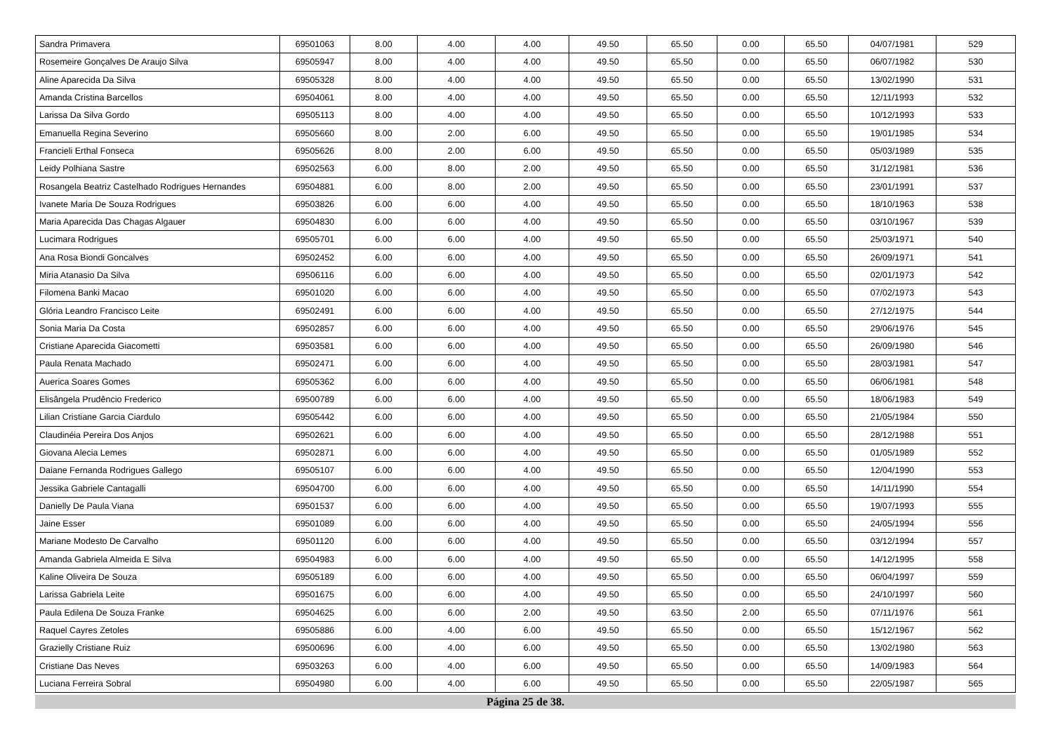| Sandra Primavera | 69501063 | 8.00 | 4.00 | 4.00 | 49.50 | 65.50 | 0.00 | 65.50 | 04/07/1981 | 529 |
| Rosemeire Gonçalves De Araujo Silva | 69505947 | 8.00 | 4.00 | 4.00 | 49.50 | 65.50 | 0.00 | 65.50 | 06/07/1982 | 530 |
| Aline Aparecida Da Silva | 69505328 | 8.00 | 4.00 | 4.00 | 49.50 | 65.50 | 0.00 | 65.50 | 13/02/1990 | 531 |
| Amanda Cristina Barcellos | 69504061 | 8.00 | 4.00 | 4.00 | 49.50 | 65.50 | 0.00 | 65.50 | 12/11/1993 | 532 |
| Larissa Da Silva Gordo | 69505113 | 8.00 | 4.00 | 4.00 | 49.50 | 65.50 | 0.00 | 65.50 | 10/12/1993 | 533 |
| Emanuella Regina Severino | 69505660 | 8.00 | 2.00 | 6.00 | 49.50 | 65.50 | 0.00 | 65.50 | 19/01/1985 | 534 |
| Francieli Erthal Fonseca | 69505626 | 8.00 | 2.00 | 6.00 | 49.50 | 65.50 | 0.00 | 65.50 | 05/03/1989 | 535 |
| Leidy Polhiana Sastre | 69502563 | 6.00 | 8.00 | 2.00 | 49.50 | 65.50 | 0.00 | 65.50 | 31/12/1981 | 536 |
| Rosangela Beatriz Castelhado Rodrigues Hernandes | 69504881 | 6.00 | 8.00 | 2.00 | 49.50 | 65.50 | 0.00 | 65.50 | 23/01/1991 | 537 |
| Ivanete Maria De Souza Rodrigues | 69503826 | 6.00 | 6.00 | 4.00 | 49.50 | 65.50 | 0.00 | 65.50 | 18/10/1963 | 538 |
| Maria Aparecida Das Chagas Algauer | 69504830 | 6.00 | 6.00 | 4.00 | 49.50 | 65.50 | 0.00 | 65.50 | 03/10/1967 | 539 |
| Lucimara Rodrigues | 69505701 | 6.00 | 6.00 | 4.00 | 49.50 | 65.50 | 0.00 | 65.50 | 25/03/1971 | 540 |
| Ana Rosa Biondi Goncalves | 69502452 | 6.00 | 6.00 | 4.00 | 49.50 | 65.50 | 0.00 | 65.50 | 26/09/1971 | 541 |
| Miria Atanasio Da Silva | 69506116 | 6.00 | 6.00 | 4.00 | 49.50 | 65.50 | 0.00 | 65.50 | 02/01/1973 | 542 |
| Filomena Banki Macao | 69501020 | 6.00 | 6.00 | 4.00 | 49.50 | 65.50 | 0.00 | 65.50 | 07/02/1973 | 543 |
| Glória Leandro Francisco Leite | 69502491 | 6.00 | 6.00 | 4.00 | 49.50 | 65.50 | 0.00 | 65.50 | 27/12/1975 | 544 |
| Sonia Maria Da Costa | 69502857 | 6.00 | 6.00 | 4.00 | 49.50 | 65.50 | 0.00 | 65.50 | 29/06/1976 | 545 |
| Cristiane Aparecida Giacometti | 69503581 | 6.00 | 6.00 | 4.00 | 49.50 | 65.50 | 0.00 | 65.50 | 26/09/1980 | 546 |
| Paula Renata Machado | 69502471 | 6.00 | 6.00 | 4.00 | 49.50 | 65.50 | 0.00 | 65.50 | 28/03/1981 | 547 |
| Auerica Soares Gomes | 69505362 | 6.00 | 6.00 | 4.00 | 49.50 | 65.50 | 0.00 | 65.50 | 06/06/1981 | 548 |
| Elisângela Prudêncio Frederico | 69500789 | 6.00 | 6.00 | 4.00 | 49.50 | 65.50 | 0.00 | 65.50 | 18/06/1983 | 549 |
| Lilian Cristiane Garcia Ciardulo | 69505442 | 6.00 | 6.00 | 4.00 | 49.50 | 65.50 | 0.00 | 65.50 | 21/05/1984 | 550 |
| Claudinéia Pereira Dos Anjos | 69502621 | 6.00 | 6.00 | 4.00 | 49.50 | 65.50 | 0.00 | 65.50 | 28/12/1988 | 551 |
| Giovana Alecia Lemes | 69502871 | 6.00 | 6.00 | 4.00 | 49.50 | 65.50 | 0.00 | 65.50 | 01/05/1989 | 552 |
| Daiane Fernanda Rodrigues Gallego | 69505107 | 6.00 | 6.00 | 4.00 | 49.50 | 65.50 | 0.00 | 65.50 | 12/04/1990 | 553 |
| Jessika Gabriele Cantagalli | 69504700 | 6.00 | 6.00 | 4.00 | 49.50 | 65.50 | 0.00 | 65.50 | 14/11/1990 | 554 |
| Danielly De Paula Viana | 69501537 | 6.00 | 6.00 | 4.00 | 49.50 | 65.50 | 0.00 | 65.50 | 19/07/1993 | 555 |
| Jaine Esser | 69501089 | 6.00 | 6.00 | 4.00 | 49.50 | 65.50 | 0.00 | 65.50 | 24/05/1994 | 556 |
| Mariane Modesto De Carvalho | 69501120 | 6.00 | 6.00 | 4.00 | 49.50 | 65.50 | 0.00 | 65.50 | 03/12/1994 | 557 |
| Amanda Gabriela Almeida E Silva | 69504983 | 6.00 | 6.00 | 4.00 | 49.50 | 65.50 | 0.00 | 65.50 | 14/12/1995 | 558 |
| Kaline Oliveira De Souza | 69505189 | 6.00 | 6.00 | 4.00 | 49.50 | 65.50 | 0.00 | 65.50 | 06/04/1997 | 559 |
| Larissa Gabriela Leite | 69501675 | 6.00 | 6.00 | 4.00 | 49.50 | 65.50 | 0.00 | 65.50 | 24/10/1997 | 560 |
| Paula Edilena De Souza Franke | 69504625 | 6.00 | 6.00 | 2.00 | 49.50 | 63.50 | 2.00 | 65.50 | 07/11/1976 | 561 |
| Raquel Cayres Zetoles | 69505886 | 6.00 | 4.00 | 6.00 | 49.50 | 65.50 | 0.00 | 65.50 | 15/12/1967 | 562 |
| Grazielly Cristiane Ruiz | 69500696 | 6.00 | 4.00 | 6.00 | 49.50 | 65.50 | 0.00 | 65.50 | 13/02/1980 | 563 |
| Cristiane Das Neves | 69503263 | 6.00 | 4.00 | 6.00 | 49.50 | 65.50 | 0.00 | 65.50 | 14/09/1983 | 564 |
| Luciana Ferreira Sobral | 69504980 | 6.00 | 4.00 | 6.00 | 49.50 | 65.50 | 0.00 | 65.50 | 22/05/1987 | 565 |
Página 25 de 38.